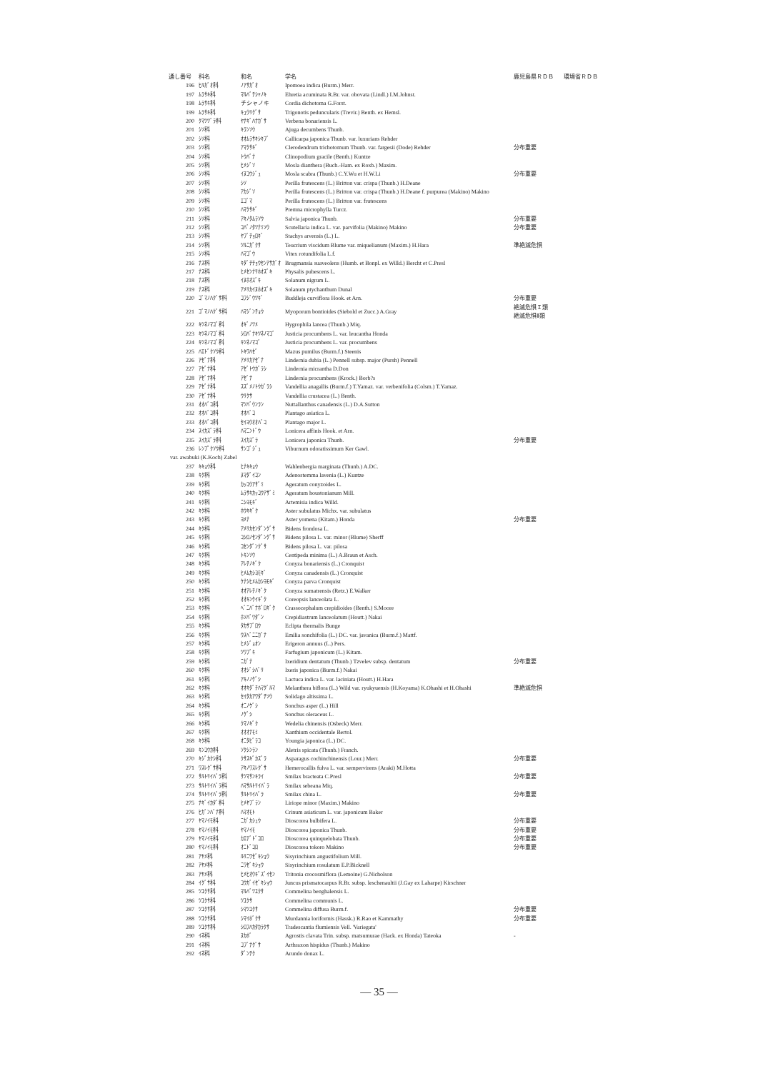| 通し番号 | 科名 | 和名 | 学名 | 鹿児島県ＲＤＢ | 環境省ＲＤＢ |
| --- | --- | --- | --- | --- | --- |
| 196 | ﾋﾙｶﾞｵ科 | ﾉｱｻｶﾞｵ | Ipomoea indica (Burm.) Merr. | | |
| 197 | ﾑﾗｻｷ科 | ﾏﾙﾊﾞﾁｼｬﾉｷ | Ehretia acuminata R.Br. var. obovata (Lindl.) I.M.Johnst. | | |
| 198 | ﾑﾗｻｷ科 | チシャノキ | Cordia dichotoma G.Forst. | | |
| 199 | ﾑﾗｻｷ科 | ｷｭｳﾘｸﾞｻ | Trigonotis peduncularis (Trevir.) Benth. ex Hemsl. | | |
| 200 | ｸﾏﾂﾂﾞﾗ科 | ﾔﾅｷﾞﾊﾅｶﾞｻ | Verbena bonariensis L. | | |
| 201 | ｼｿ科 | ｷﾗﾝｿｳ | Ajuga decumbens Thunb. | | |
| 202 | ｼｿ科 | ｵｵﾑﾗｻｷｼｷﾌﾞ | Callicarpa japonica Thunb. var. luxurians Rehder | | |
| 203 | ｼｿ科 | ｱﾏｸｻｷﾞ | Clerodendrum trichotomum Thunb. var. fargesii (Dode) Rehder | 分布重要 | |
| 204 | ｼｿ科 | ﾄｳﾊﾞﾅ | Clinopodium gracile (Benth.) Kuntze | | |
| 205 | ｼｿ科 | ﾋﾒｼﾞｿ | Mosla dianthera (Buch.-Ham. ex Roxb.) Maxim. | | |
| 206 | ｼｿ科 | ｲﾇｺｳｼﾞｭ | Mosla scabra (Thunb.) C.Y.Wu et H.W.Li | 分布重要 | |
| 207 | ｼｿ科 | ｼｿ | Perilla frutescens (L.) Britton var. crispa (Thunb.) H.Deane | | |
| 208 | ｼｿ科 | ｱｶｼﾞｿ | Perilla frutescens (L.) Britton var. crispa (Thunb.) H.Deane f. purpurea (Makino) Makino | | |
| 209 | ｼｿ科 | ｴｺﾞﾏ | Perilla frutescens (L.) Britton var. frutescens | | |
| 210 | ｼｿ科 | ﾊﾏｸｻｷﾞ | Premna microphylla Turcz. | | |
| 211 | ｼｿ科 | ｱｷﾉﾀﾑﾗｿｳ | Salvia japonica Thunb. | 分布重要 | |
| 212 | ｼｿ科 | ｺﾊﾞﾉﾀﾂﾅﾐｿｳ | Scutellaria indica L. var. parvifolia (Makino) Makino | 分布重要 | |
| 213 | ｼｿ科 | ﾔﾌﾞﾁｮﾛｷﾞ | Stachys arvensis (L.) L. | | |
| 214 | ｼｿ科 | ﾂﾙﾆｶﾞｸｻ | Teucrium viscidum Blume var. miquelianum (Maxim.) H.Hara | 準絶滅危惧 | |
| 215 | ｼｿ科 | ﾊﾏｺﾞｳ | Vitex rotundifolia L.f. | | |
| 216 | ﾅｽ科 | ｷﾀﾞﾁﾁｮｳｾﾝｱｻｶﾞｵ | Brugmansia suaveolens (Humb. et Bonpl. ex Willd.) Bercht et C.Presl | | |
| 217 | ﾅｽ科 | ﾋﾒｾﾝﾅﾘﾎｵｽﾞｷ | Physalis pubescens L. | | |
| 218 | ﾅｽ科 | ｲﾇﾎｵｽﾞｷ | Solanum nigrum L. | | |
| 219 | ﾅｽ科 | ｱﾒﾘｶｲﾇﾎｵｽﾞｷ | Solanum ptychanthum Dunal | | |
| 220 | ｺﾞﾏﾉﾊｸﾞｻ科 | ｺﾌｼﾞｳﾂｷﾞ | Buddleja curviflora Hook. et Arn. | 分布重要 | |
| 221 | ｺﾞﾏﾉﾊｸﾞｻ科 | ﾊﾏｼﾞﾝﾁｮｳ | Myoporum bontioides (Siebold et Zucc.) A.Gray | 絶滅危惧Ｉ類 絶滅危惧Ⅱ類 | |
| 222 | ｷﾂﾈﾉﾏｺﾞ科 | ｵｷﾞﾉﾂﾒ | Hygrophila lancea (Thunb.) Miq. | | |
| 223 | ｷﾂﾈﾉﾏｺﾞ科 | ｼﾛﾊﾞﾅｷﾂﾈﾉﾏｺﾞ | Justicia procumbens L. var. leucantha Honda | | |
| 224 | ｷﾂﾈﾉﾏｺﾞ科 | ｷﾂﾈﾉﾏｺﾞ | Justicia procumbens L. var. procumbens | | |
| 225 | ﾊｴﾄﾞｸｿｳ科 | ﾄｷﾜﾊｾﾞ | Mazus pumilus (Burm.f.) Steenis | | |
| 226 | ｱｾﾞﾅ科 | ｱﾒﾘｶｱｾﾞﾅ | Lindernia dubia (L.) Pennell subsp. major (Pursh) Pennell | | |
| 227 | ｱｾﾞﾅ科 | ｱｾﾞﾄｳｶﾞﾗｼ | Lindernia micrantha D.Don | | |
| 228 | ｱｾﾞﾅ科 | ｱｾﾞﾅ | Lindernia procumbens (Krock.) Borb?s | | |
| 229 | ｱｾﾞﾅ科 | ｽｽﾞﾒﾉﾄｳｶﾞﾗｼ | Vandellia anagallis (Burm.f.) T.Yamaz. var. verbenifolia (Colsm.) T.Yamaz. | | |
| 230 | ｱｾﾞﾅ科 | ｳﾘｸｻ | Vandellia crustacea (L.) Benth. | | |
| 231 | ｵｵﾊﾞｺ科 | ﾏﾂﾊﾞｳﾝﾗﾝ | Nuttallanthus canadensis (L.) D.A.Sutton | | |
| 232 | ｵｵﾊﾞｺ科 | ｵｵﾊﾞｺ | Plantago asiatica L. | | |
| 233 | ｵｵﾊﾞｺ科 | ｾｲﾖｳｵｵﾊﾞｺ | Plantago major L. | | |
| 234 | ｽｲｶｽﾞﾗ科 | ﾊﾏﾆﾝﾄﾞｳ | Lonicera affinis Hook. et Arn. | | |
| 235 | ｽｲｶｽﾞﾗ科 | ｽｲｶｽﾞﾗ | Lonicera japonica Thunb. | 分布重要 | |
| 236 | ﾚﾝﾌﾟｸｿｳ科 | ｻﾝｺﾞｼﾞｭ | Viburnum odoratissimum Ker Gawl. | | |
| var. awabuki (K.Koch) Zabel | | | | | |
| 237 | ｷｷｮｳ科 | ﾋﾅｷｷｮｳ | Wahlenbergia marginata (Thunb.) A.DC. | | |
| 238 | ｷｸ科 | ﾇﾏﾀﾞｲｺﾝ | Adenostemma lavenia (L.) Kuntze | | |
| 239 | ｷｸ科 | ｶｯｺｳｱｻﾞﾐ | Ageratum conyzoides L. | | |
| 240 | ｷｸ科 | ﾑﾗｻｷｶｯｺｳｱｻﾞﾐ | Ageratum houstonianum Mill. | | |
| 241 | ｷｸ科 | ﾆｼﾖﾓｷﾞ | Artemisia indica Willd. | | |
| 242 | ｷｸ科 | ﾎｳｷｷﾞｸ | Aster subulatus Michx. var. subulatus | | |
| 243 | ｷｸ科 | ﾖﾒﾅ | Aster yomena (Kitam.) Honda | 分布重要 | |
| 244 | ｷｸ科 | ｱﾒﾘｶｾﾝﾀﾞﾝｸﾞｻ | Bidens frondosa L. | | |
| 245 | ｷｸ科 | ｺｼﾛﾉｾﾝﾀﾞﾝｸﾞｻ | Bidens pilosa L. var. minor (Blume) Sherff | | |
| 246 | ｷｸ科 | ｺｾﾝﾀﾞﾝｸﾞｻ | Bidens pilosa L. var. pilosa | | |
| 247 | ｷｸ科 | ﾄｷﾝｿｳ | Centipeda minima (L.) A.Braun et Asch. | | |
| 248 | ｷｸ科 | ｱﾚﾁﾉｷﾞｸ | Conyza bonariensis (L.) Cronquist | | |
| 249 | ｷｸ科 | ﾋﾒﾑｶｼﾖﾓｷﾞ | Conyza canadensis (L.) Cronquist | | |
| 250 | ｷｸ科 | ｹﾅｼﾋﾒﾑｶｼﾖﾓｷﾞ | Conyza parva Cronquist | | |
| 251 | ｷｸ科 | ｵｵｱﾚﾁﾉｷﾞｸ | Conyza sumatrensis (Retz.) E.Walker | | |
| 252 | ｷｸ科 | ｵｵｷﾝｹｲｷﾞｸ | Coreopsis lanceolata L. | | |
| 253 | ｷｸ科 | ﾍﾞﾆﾊﾞﾅﾎﾞﾛｷﾞｸ | Crassocephalum crepidioides (Benth.) S.Moore | | |
| 254 | ｷｸ科 | ﾎｿﾊﾞﾜﾀﾞﾝ | Crepidiastrum lanceolatum (Houtt.) Nakai | | |
| 255 | ｷｸ科 | ﾀｶｻﾌﾞﾛｳ | Eclipta thermalis Bunge | | |
| 256 | ｷｸ科 | ｳｽﾍﾞﾆﾆｶﾞﾅ | Emilia sonchifolia (L.) DC. var. javanica (Burm.f.) Mattf. | | |
| 257 | ｷｸ科 | ﾋﾒｼﾞｮｵﾝ | Erigeron annuus (L.) Pers. | | |
| 258 | ｷｸ科 | ﾂﾜﾌﾞｷ | Farfugium japonicum (L.) Kitam. | | |
| 259 | ｷｸ科 | ﾆｶﾞﾅ | Ixeridium dentatum (Thunb.) Tzvelev subsp. dentatum | 分布重要 | |
| 260 | ｷｸ科 | ｵｵｼﾞｼﾊﾞﾘ | Ixeris japonica (Burm.f.) Nakai | | |
| 261 | ｷｸ科 | ｱｷﾉﾉｹﾞｼ | Lactuca indica L. var. laciniata (Houtt.) H.Hara | | |
| 262 | ｷｸ科 | ｵｵｷﾀﾞﾁﾊﾏｸﾞﾙﾏ | Melanthera biflora (L.) Wild var. ryukyuensis (H.Koyama) K.Ohashi et H.Ohashi | 準絶滅危惧 | |
| 263 | ｷｸ科 | ｾｲﾀｶｱﾜﾀﾞﾁｿｳ | Solidago altissima L. | | |
| 264 | ｷｸ科 | ｵﾆﾉｹﾞｼ | Sonchus asper (L.) Hill | | |
| 265 | ｷｸ科 | ﾉｹﾞｼ | Sonchus oleraceus L. | | |
| 266 | ｷｸ科 | ｸﾏﾉｷﾞｸ | Wedelia chinensis (Osbeck) Merr. | | |
| 267 | ｷｸ科 | ｵｵｵﾅﾓﾐ | Xanthium occidentale Bertol. | | |
| 268 | ｷｸ科 | ｵﾆﾀﾋﾞﾗｺ | Youngia japonica (L.) DC. | | |
| 269 | ｷﾝｺｳｶ科 | ｿｸｼﾝﾗﾝ | Aletris spicata (Thunb.) Franch. | | |
| 270 | ｷｼﾞｶｸｼ科 | ｸｻｽｷﾞｶｽﾞﾗ | Asparagus cochinchinensis (Lour.) Merr. | 分布重要 | |
| 271 | ﾜｽﾚｸﾞｻ科 | ｱｷﾉﾜｽﾚｸﾞｻ | Hemerocallis fulva L. var. sempervirens (Araki) M.Hotta | | |
| 272 | ｻﾙﾄﾘｲﾊﾞﾗ科 | ｻﾂﾏｻﾝｷﾗｲ | Smilax bracteata C.Presl | 分布重要 | |
| 273 | ｻﾙﾄﾘｲﾊﾞﾗ科 | ﾊﾏｻﾙﾄﾘｲﾊﾞﾗ | Smilax sebeana Miq. | | |
| 274 | ｻﾙﾄﾘｲﾊﾞﾗ科 | ｻﾙﾄﾘｲﾊﾞﾗ | Smilax china L. | 分布重要 | |
| 275 | ﾅｷﾞｲｶﾀﾞ科 | ﾋﾒﾔﾌﾞﾗﾝ | Liriope minor (Maxim.) Makino | | |
| 276 | ﾋｶﾞﾝﾊﾞﾅ科 | ﾊﾏｵﾓﾄ | Crinum asiaticum L. var. japonicum Baker | | |
| 277 | ﾔﾏﾉｲﾓ科 | ﾆｶﾞｶｼｭｳ | Dioscorea bulbifera L. | 分布重要 | |
| 278 | ﾔﾏﾉｲﾓ科 | ﾔﾏﾉｲﾓ | Dioscorea japonica Thunb. | 分布重要 | |
| 279 | ﾔﾏﾉｲﾓ科 | ｶｴﾃﾞﾄﾞｺﾛ | Dioscorea quinquelobata Thunb. | 分布重要 | |
| 280 | ﾔﾏﾉｲﾓ科 | ｵﾆﾄﾞｺﾛ | Dioscorea tokoro Makino | 分布重要 | |
| 281 | ｱﾔﾒ科 | ﾙﾘﾆﾜｾﾞｷｼｮｳ | Sisyrinchium angustifolium Mill. | | |
| 282 | ｱﾔﾒ科 | ﾆﾜｾﾞｷｼｮｳ | Sisyrinchium rosulatum E.P.Bicknell | | |
| 283 | ｱﾔﾒ科 | ﾋﾒﾋｵｳｷﾞｽﾞｲｾﾝ | Tritonia crocosmiflora (Lemoine) G.Nicholson | | |
| 284 | ｲｸﾞｻ科 | ｺｳｶﾞｲｾﾞｷｼｮｳ | Juncus prismatocarpus R.Br. subsp. leschenaultii (J.Gay ex Laharpe) Kirschner | | |
| 285 | ﾂﾕｸｻ科 | ﾏﾙﾊﾞﾂﾕｸｻ | Commelina benghalensis L. | | |
| 286 | ﾂﾕｸｻ科 | ﾂﾕｸｻ | Commelina communis L. | | |
| 287 | ﾂﾕｸｻ科 | ｼﾏﾂﾕｸｻ | Commelina diffusa Burm.f. | 分布重要 | |
| 288 | ﾂﾕｸｻ科 | ｼﾏｲﾎﾞｸｻ | Murdannia loriformis (Hassk.) R.Rao et Kammathy | 分布重要 | |
| 289 | ﾂﾕｸｻ科 | ｼﾛﾌﾊｶﾀｶﾗｸｻ | Tradescantia flumiensis Vell. 'Variegata' | | |
| 290 | ｲﾈ科 | ﾇｶﾎﾞ | Agrostis clavata Trin. subsp. matsumurae (Hack. ex Honda) Tateoka | - | |
| 291 | ｲﾈ科 | ｺﾌﾞﾅｸﾞｻ | Arthraxon hispidus (Thunb.) Makino | | |
| 292 | ｲﾈ科 | ﾀﾞﾝﾁｸ | Arundo donax L. | | |
— 35 —